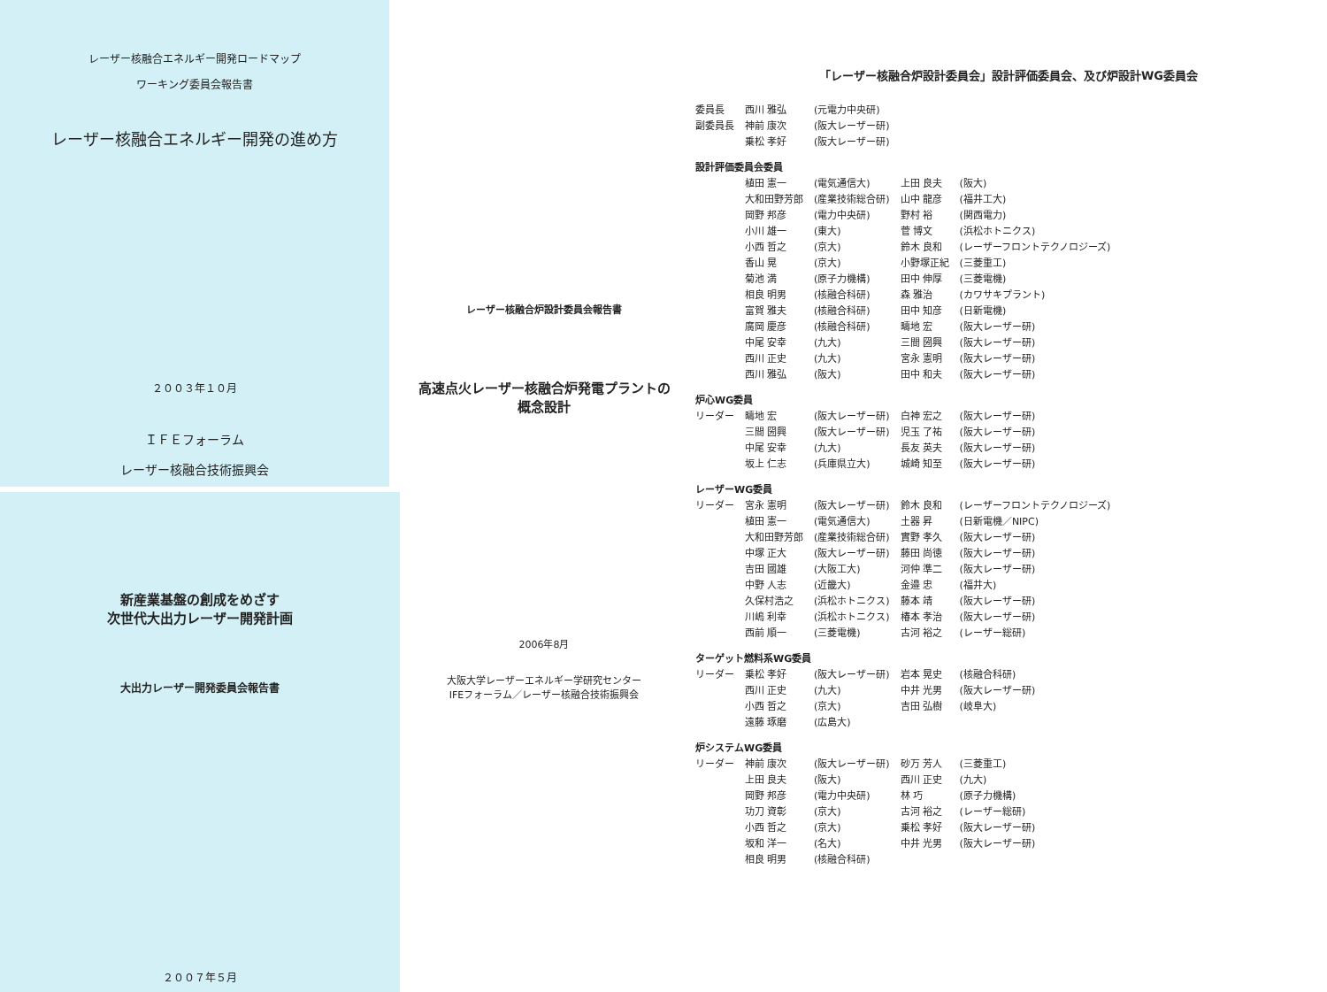レーザー核融合エネルギー開発ロードマップ
ワーキング委員会報告書
レーザー核融合エネルギー開発の進め方
２００３年１０月
ＩＦＥフォーラム
レーザー核融合技術振興会
新産業基盤の創成をめざす
次世代大出力レーザー開発計画
大出力レーザー開発委員会報告書
２００７年５月
レーザー核融合炉設計委員会報告書
高速点火レーザー核融合炉発電プラントの
概念設計
2006年8月
大阪大学レーザーエネルギー学研究センター
IFEフォーラム／レーザー核融合技術振興会
「レーザー核融合炉設計委員会」設計評価委員会、及び炉設計WG委員会
| 委員長 | 西川 雅弘 | (元電力中央研) | | |
| 副委員長 | 神前 康次 | (阪大レーザー研) | | |
| | 乗松 孝好 | (阪大レーザー研) | | |
| 設計評価委員会委員 | | | | |
| | 植田 憲一 | (電気通信大) | 上田 良夫 | (阪大) |
| | 大和田野芳郎 | (産業技術総合研) | 山中 龍彦 | (福井工大) |
| | 岡野 邦彦 | (電力中央研) | 野村 裕 | (関西電力) |
| | 小川 雄一 | (東大) | 菅 博文 | (浜松ホトニクス) |
| | 小西 哲之 | (京大) | 鈴木 良和 | (レーザーフロントテクノロジーズ) |
| | 香山 晃 | (京大) | 小野塚正紀 | (三菱重工) |
| | 菊池 満 | (原子力機構) | 田中 伸厚 | (三菱電機) |
| | 相良 明男 | (核融合科研) | 森 雅治 | (カワサキプラント) |
| | 富賀 雅夫 | (核融合科研) | 田中 知彦 | (日新電機) |
| | 廣岡 慶彦 | (核融合科研) | 疇地 宏 | (阪大レーザー研) |
| | 中尾 安幸 | (九大) | 三間 圀興 | (阪大レーザー研) |
| | 西川 正史 | (九大) | 宮永 憲明 | (阪大レーザー研) |
| | 西川 雅弘 | (阪大) | 田中 和夫 | (阪大レーザー研) |
| 炉心WG委員 | | | | |
| リーダー | 疇地 宏 | (阪大レーザー研) | 白神 宏之 | (阪大レーザー研) |
| | 三間 圀興 | (阪大レーザー研) | 児玉 了祐 | (阪大レーザー研) |
| | 中尾 安幸 | (九大) | 長友 英夫 | (阪大レーザー研) |
| | 坂上 仁志 | (兵庫県立大) | 城崎 知至 | (阪大レーザー研) |
| レーザーWG委員 | | | | |
| リーダー | 宮永 憲明 | (阪大レーザー研) | 鈴木 良和 | (レーザーフロントテクノロジーズ) |
| | 植田 憲一 | (電気通信大) | 土器 昇 | (日新電機／NIPC) |
| | 大和田野芳郎 | (産業技術総合研) | 實野 孝久 | (阪大レーザー研) |
| | 中塚 正大 | (阪大レーザー研) | 藤田 尚徳 | (阪大レーザー研) |
| | 吉田 國雄 | (大阪工大) | 河仲 準二 | (阪大レーザー研) |
| | 中野 人志 | (近畿大) | 金邉 忠 | (福井大) |
| | 久保村浩之 | (浜松ホトニクス) | 藤本 靖 | (阪大レーザー研) |
| | 川嶋 利幸 | (浜松ホトニクス) | 椿本 孝治 | (阪大レーザー研) |
| | 西前 順一 | (三菱電機) | 古河 裕之 | (レーザー総研) |
| ターゲット燃料系WG委員 | | | | |
| リーダー | 乗松 孝好 | (阪大レーザー研) | 岩本 晃史 | (核融合科研) |
| | 西川 正史 | (九大) | 中井 光男 | (阪大レーザー研) |
| | 小西 哲之 | (京大) | 吉田 弘樹 | (岐阜大) |
| | 遠藤 琢磨 | (広島大) | | |
| 炉システムWG委員 | | | | |
| リーダー | 神前 康次 | (阪大レーザー研) | 砂万 芳人 | (三菱重工) |
| | 上田 良夫 | (阪大) | 西川 正史 | (九大) |
| | 岡野 邦彦 | (電力中央研) | 林 巧 | (原子力機構) |
| | 功刀 資彰 | (京大) | 古河 裕之 | (レーザー総研) |
| | 小西 哲之 | (京大) | 乗松 孝好 | (阪大レーザー研) |
| | 坂和 洋一 | (名大) | 中井 光男 | (阪大レーザー研) |
| | 相良 明男 | (核融合科研) | | |